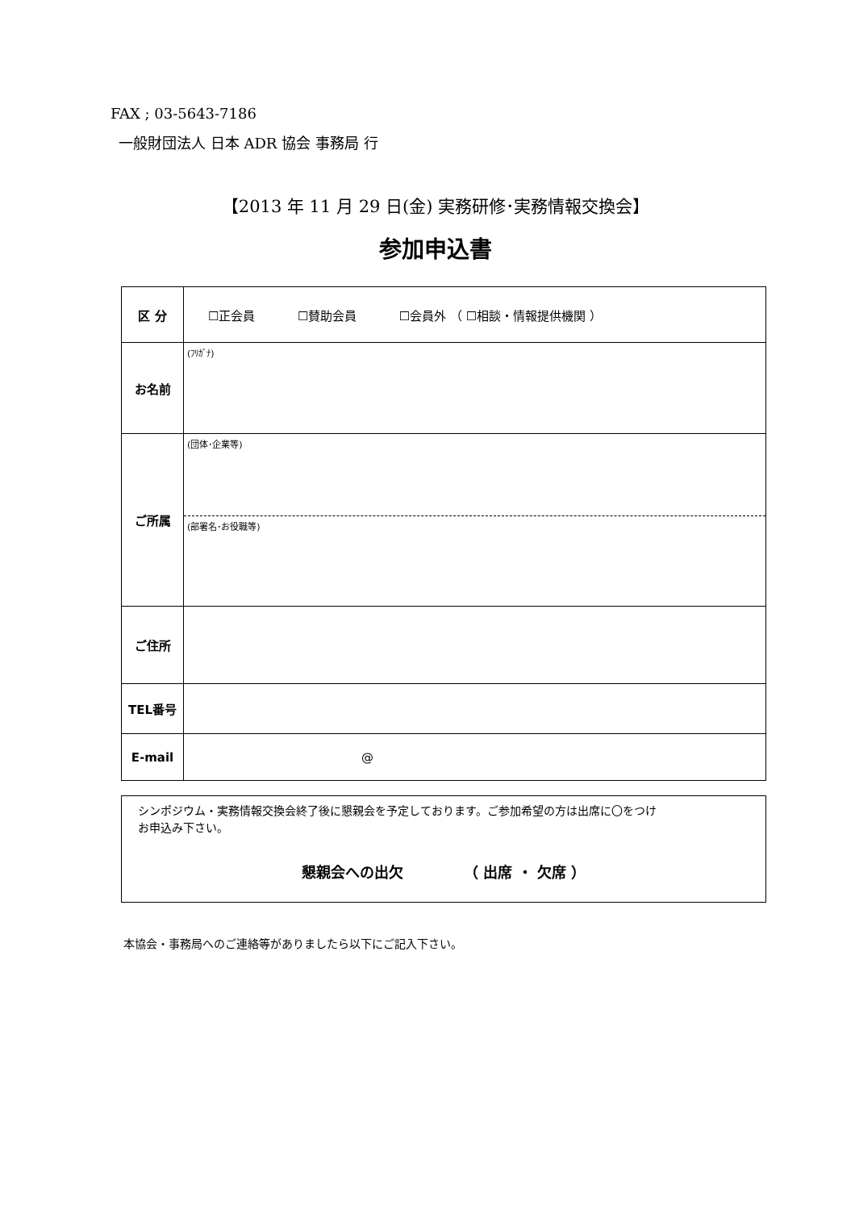FAX ; 03-5643-7186
一般財団法人 日本 ADR 協会 事務局 行
【2013 年 11 月 29 日(金) 実務研修･実務情報交換会】
参加申込書
| 区 分 | ☐正会員 ☐賛助会員 ☐会員外 （ ☐相談・情報提供機関 ） |
| お名前 | (ﾌﾘｶﾞﾅ) |
| ご所属 | (団体･企業等) |
| | (部署名･お役職等) |
| ご住所 | |
| TEL番号 | |
| E-mail | @ |
シンポジウム・実務情報交換会終了後に懇親会を予定しております。ご参加希望の方は出席に〇をつけ
お申込み下さい。
懇親会への出欠 （ 出席 ・ 欠席 ）
本協会・事務局へのご連絡等がありましたら以下にご記入下さい。